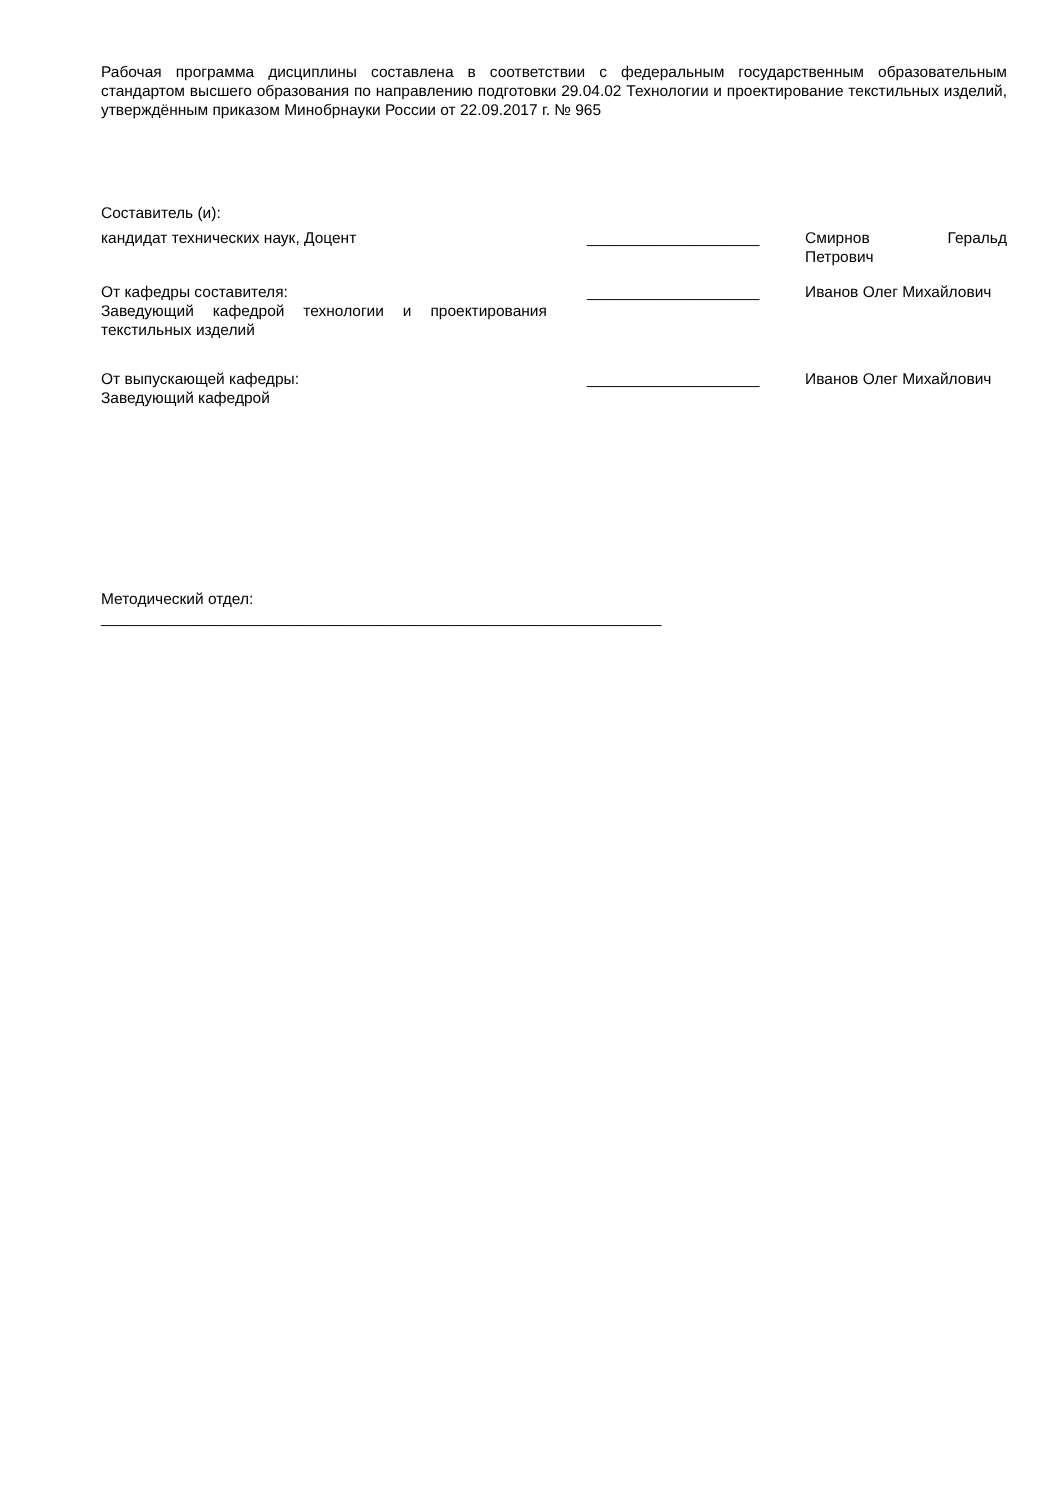Рабочая программа дисциплины составлена в соответствии с федеральным государственным образовательным стандартом высшего образования по направлению подготовки 29.04.02 Технологии и проектирование текстильных изделий, утверждённым приказом Минобрнауки России от 22.09.2017 г. № 965
Составитель (и):
кандидат технических наук, Доцент ____________________ Смирнов Геральд Петрович
От кафедры составителя:
Заведующий кафедрой технологии и проектирования текстильных изделий
____________________ Иванов Олег Михайлович
От выпускающей кафедры:
Заведующий кафедрой
____________________ Иванов Олег Михайлович
Методический отдел:
_________________________________________________________________